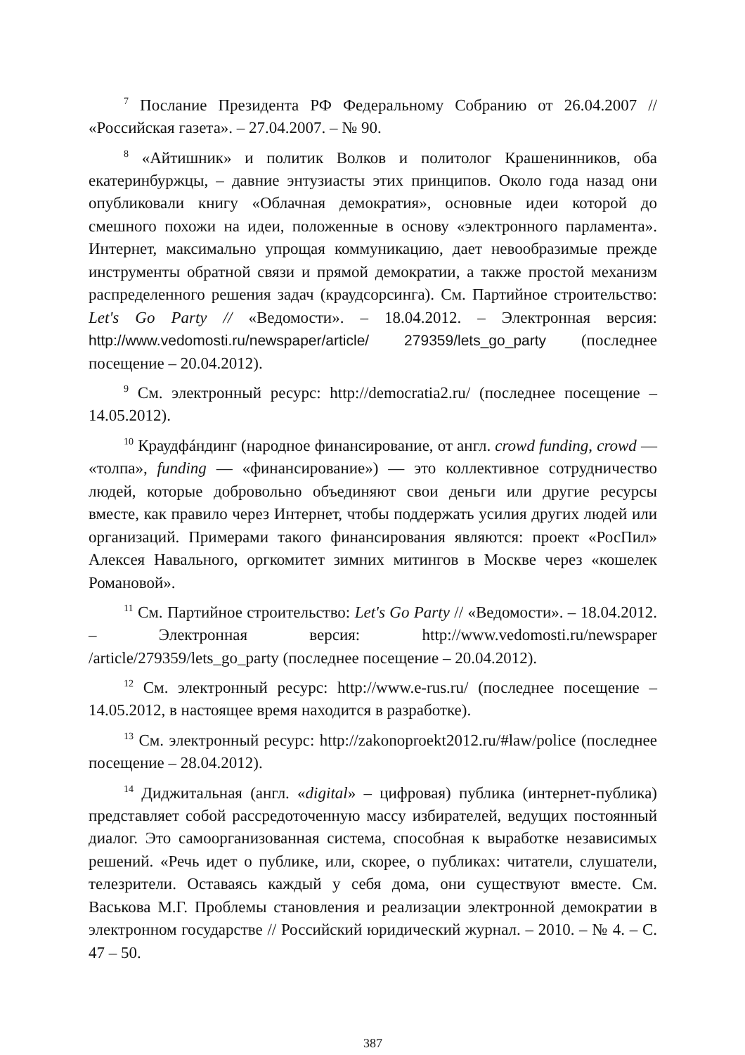<sup>7</sup> Послание Президента РФ Федеральному Собранию от 26.04.2007 // «Российская газета». – 27.04.2007. – № 90.
<sup>8</sup> «Айтишник» и политик Волков и политолог Крашенинников, оба екатеринбуржцы, – давние энтузиасты этих принципов. Около года назад они опубликовали книгу «Облачная демократия», основные идеи которой до смешного похожи на идеи, положенные в основу «электронного парламента». Интернет, максимально упрощая коммуникацию, дает невообразимые прежде инструменты обратной связи и прямой демократии, а также простой механизм распределенного решения задач (краудсорсинга). См. Партийное строительство: Let's Go Party // «Ведомости». – 18.04.2012. – Электронная версия: http://www.vedomosti.ru/newspaper/article/ 279359/lets_go_party (последнее посещение – 20.04.2012).
<sup>9</sup> См. электронный ресурс: http://democratia2.ru/ (последнее посещение – 14.05.2012).
<sup>10</sup> Краудфáндинг (народное финансирование, от англ. crowd funding, crowd — «толпа», funding — «финансирование») — это коллективное сотрудничество людей, которые добровольно объединяют свои деньги или другие ресурсы вместе, как правило через Интернет, чтобы поддержать усилия других людей или организаций. Примерами такого финансирования являются: проект «РосПил» Алексея Навального, оргкомитет зимних митингов в Москве через «кошелек Романовой».
<sup>11</sup> См. Партийное строительство: Let's Go Party // «Ведомости». – 18.04.2012. – Электронная версия: http://www.vedomosti.ru/newspaper /article/279359/lets_go_party (последнее посещение – 20.04.2012).
<sup>12</sup> См. электронный ресурс: http://www.e-rus.ru/ (последнее посещение – 14.05.2012, в настоящее время находится в разработке).
<sup>13</sup> См. электронный ресурс: http://zakonoproekt2012.ru/#law/police (последнее посещение – 28.04.2012).
<sup>14</sup> Диджитальная (англ. «digital» – цифровая) публика (интернет-публика) представляет собой рассредоточенную массу избирателей, ведущих постоянный диалог. Это самоорганизованная система, способная к выработке независимых решений. «Речь идет о публике, или, скорее, о публиках: читатели, слушатели, телезрители. Оставаясь каждый у себя дома, они существуют вместе. См. Васькова М.Г. Проблемы становления и реализации электронной демократии в электронном государстве // Российский юридический журнал. – 2010. – № 4. – С. 47 – 50.
387